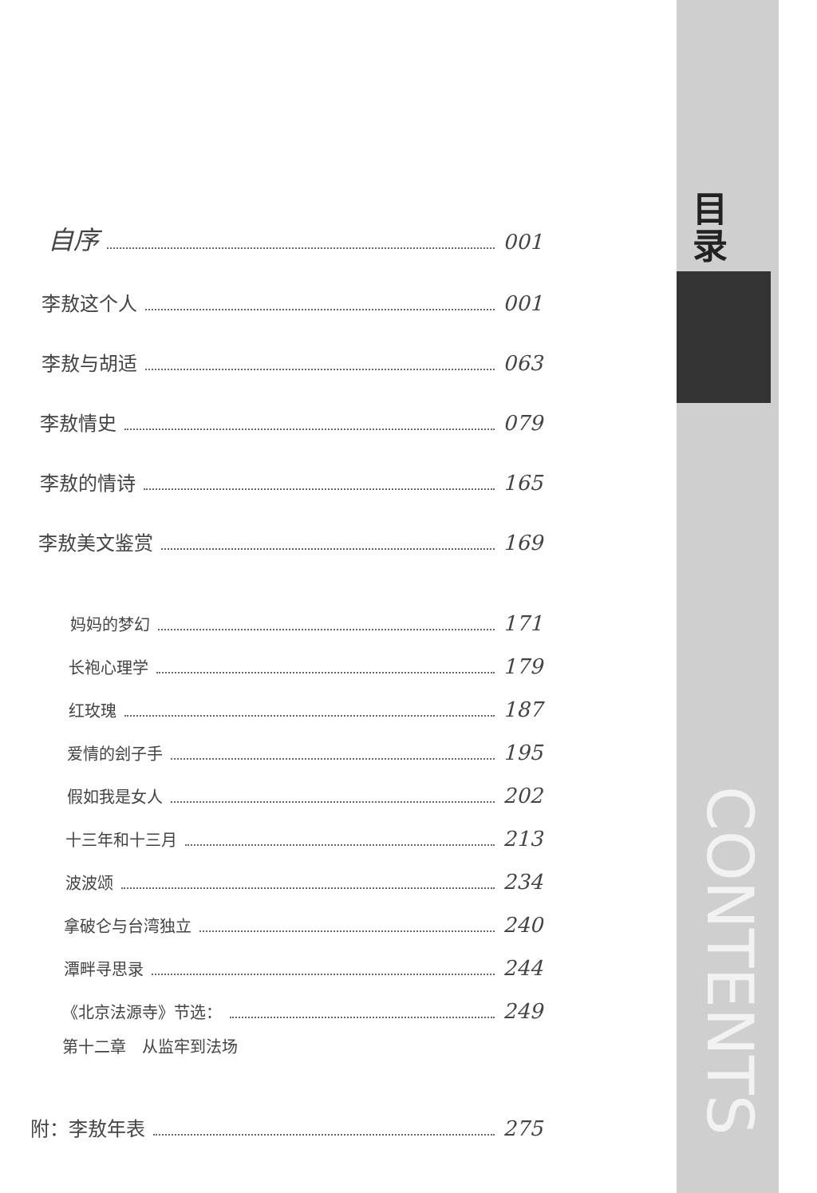自序 001
李敖这个人 001
李敖与胡适 063
李敖情史 079
李敖的情诗 165
李敖美文鉴赏 169
妈妈的梦幻 171
长袍心理学 179
红玫瑰 187
爱情的刽子手 195
假如我是女人 202
十三年和十三月 213
波波颂 234
拿破仑与台湾独立 240
潭畔寻思录 244
《北京法源寺》节选： 249
第十二章　从监牢到法场
附：李敖年表 275
目录
CONTENTS